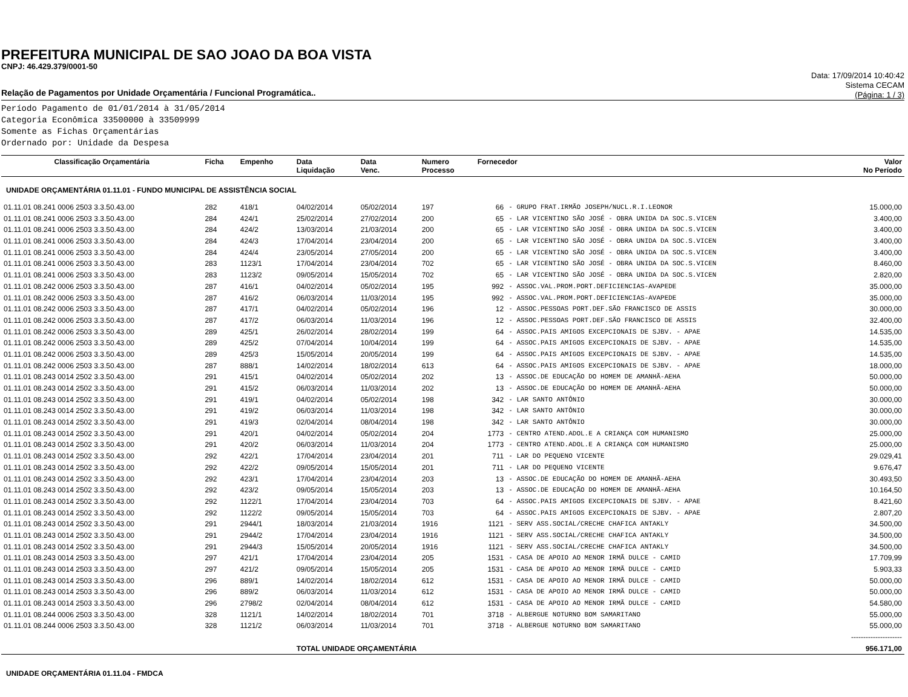PREFEITURA MUNICIPAL DE SAO JOAO DA BOA VISTA
CNPJ: 46.429.379/0001-50
Relação de Pagamentos por Unidade Orçamentária / Funcional Programática..
Data: 17/09/2014 10:40:42
Sistema CECAM
(Página: 1 / 3)
Período Pagamento de 01/01/2014 à 31/05/2014
Categoria Econômica 33500000 à 33509999
Somente as Fichas Orçamentárias
Ordernado por: Unidade da Despesa
| Classificação Orçamentária | Ficha | Empenho | Data Liquidação | Data Venc. | Numero Processo | Fornecedor | | Valor No Período |
| --- | --- | --- | --- | --- | --- | --- | --- | --- |
| UNIDADE ORÇAMENTÁRIA 01.11.01 - FUNDO MUNICIPAL DE ASSISTÊNCIA SOCIAL | | | | | | | | |
| 01.11.01 08.241 0006 2503 3.3.50.43.00 | 282 | 418/1 | 04/02/2014 | 05/02/2014 | 197 | 66 | - GRUPO FRAT.IRMÃO JOSEPH/NUCL.R.I.LEONOR | 15.000,00 |
| 01.11.01 08.241 0006 2503 3.3.50.43.00 | 284 | 424/1 | 25/02/2014 | 27/02/2014 | 200 | 65 | - LAR VICENTINO SÃO JOSÉ - OBRA UNIDA DA SOC.S.VICEN | 3.400,00 |
| 01.11.01 08.241 0006 2503 3.3.50.43.00 | 284 | 424/2 | 13/03/2014 | 21/03/2014 | 200 | 65 | - LAR VICENTINO SÃO JOSÉ - OBRA UNIDA DA SOC.S.VICEN | 3.400,00 |
| 01.11.01 08.241 0006 2503 3.3.50.43.00 | 284 | 424/3 | 17/04/2014 | 23/04/2014 | 200 | 65 | - LAR VICENTINO SÃO JOSÉ - OBRA UNIDA DA SOC.S.VICEN | 3.400,00 |
| 01.11.01 08.241 0006 2503 3.3.50.43.00 | 284 | 424/4 | 23/05/2014 | 27/05/2014 | 200 | 65 | - LAR VICENTINO SÃO JOSÉ - OBRA UNIDA DA SOC.S.VICEN | 3.400,00 |
| 01.11.01 08.241 0006 2503 3.3.50.43.00 | 283 | 1123/1 | 17/04/2014 | 23/04/2014 | 702 | 65 | - LAR VICENTINO SÃO JOSÉ - OBRA UNIDA DA SOC.S.VICEN | 8.460,00 |
| 01.11.01 08.241 0006 2503 3.3.50.43.00 | 283 | 1123/2 | 09/05/2014 | 15/05/2014 | 702 | 65 | - LAR VICENTINO SÃO JOSÉ - OBRA UNIDA DA SOC.S.VICEN | 2.820,00 |
| 01.11.01 08.242 0006 2503 3.3.50.43.00 | 287 | 416/1 | 04/02/2014 | 05/02/2014 | 195 | 992 | - ASSOC.VAL.PROM.PORT.DEFICIENCIAS-AVAPEDE | 35.000,00 |
| 01.11.01 08.242 0006 2503 3.3.50.43.00 | 287 | 416/2 | 06/03/2014 | 11/03/2014 | 195 | 992 | - ASSOC.VAL.PROM.PORT.DEFICIENCIAS-AVAPEDE | 35.000,00 |
| 01.11.01 08.242 0006 2503 3.3.50.43.00 | 287 | 417/1 | 04/02/2014 | 05/02/2014 | 196 | 12 | - ASSOC.PESSOAS PORT.DEF.SÃO FRANCISCO DE ASSIS | 30.000,00 |
| 01.11.01 08.242 0006 2503 3.3.50.43.00 | 287 | 417/2 | 06/03/2014 | 11/03/2014 | 196 | 12 | - ASSOC.PESSOAS PORT.DEF.SÃO FRANCISCO DE ASSIS | 32.400,00 |
| 01.11.01 08.242 0006 2503 3.3.50.43.00 | 289 | 425/1 | 26/02/2014 | 28/02/2014 | 199 | 64 | - ASSOC.PAIS AMIGOS EXCEPCIONAIS DE SJBV. - APAE | 14.535,00 |
| 01.11.01 08.242 0006 2503 3.3.50.43.00 | 289 | 425/2 | 07/04/2014 | 10/04/2014 | 199 | 64 | - ASSOC.PAIS AMIGOS EXCEPCIONAIS DE SJBV. - APAE | 14.535,00 |
| 01.11.01 08.242 0006 2503 3.3.50.43.00 | 289 | 425/3 | 15/05/2014 | 20/05/2014 | 199 | 64 | - ASSOC.PAIS AMIGOS EXCEPCIONAIS DE SJBV. - APAE | 14.535,00 |
| 01.11.01 08.242 0006 2503 3.3.50.43.00 | 287 | 888/1 | 14/02/2014 | 18/02/2014 | 613 | 64 | - ASSOC.PAIS AMIGOS EXCEPCIONAIS DE SJBV. - APAE | 18.000,00 |
| 01.11.01 08.243 0014 2502 3.3.50.43.00 | 291 | 415/1 | 04/02/2014 | 05/02/2014 | 202 | 13 | - ASSOC.DE EDUCAÇÃO DO HOMEM DE AMANHÃ-AEHA | 50.000,00 |
| 01.11.01 08.243 0014 2502 3.3.50.43.00 | 291 | 415/2 | 06/03/2014 | 11/03/2014 | 202 | 13 | - ASSOC.DE EDUCAÇÃO DO HOMEM DE AMANHÃ-AEHA | 50.000,00 |
| 01.11.01 08.243 0014 2502 3.3.50.43.00 | 291 | 419/1 | 04/02/2014 | 05/02/2014 | 198 | 342 | - LAR SANTO ANTÔNIO | 30.000,00 |
| 01.11.01 08.243 0014 2502 3.3.50.43.00 | 291 | 419/2 | 06/03/2014 | 11/03/2014 | 198 | 342 | - LAR SANTO ANTÔNIO | 30.000,00 |
| 01.11.01 08.243 0014 2502 3.3.50.43.00 | 291 | 419/3 | 02/04/2014 | 08/04/2014 | 198 | 342 | - LAR SANTO ANTÔNIO | 30.000,00 |
| 01.11.01 08.243 0014 2502 3.3.50.43.00 | 291 | 420/1 | 04/02/2014 | 05/02/2014 | 204 | 1773 | - CENTRO ATEND.ADOL.E A CRIANÇA COM HUMANISMO | 25.000,00 |
| 01.11.01 08.243 0014 2502 3.3.50.43.00 | 291 | 420/2 | 06/03/2014 | 11/03/2014 | 204 | 1773 | - CENTRO ATEND.ADOL.E A CRIANÇA COM HUMANISMO | 25.000,00 |
| 01.11.01 08.243 0014 2502 3.3.50.43.00 | 292 | 422/1 | 17/04/2014 | 23/04/2014 | 201 | 711 | - LAR DO PEQUENO VICENTE | 29.029,41 |
| 01.11.01 08.243 0014 2502 3.3.50.43.00 | 292 | 422/2 | 09/05/2014 | 15/05/2014 | 201 | 711 | - LAR DO PEQUENO VICENTE | 9.676,47 |
| 01.11.01 08.243 0014 2502 3.3.50.43.00 | 292 | 423/1 | 17/04/2014 | 23/04/2014 | 203 | 13 | - ASSOC.DE EDUCAÇÃO DO HOMEM DE AMANHÃ-AEHA | 30.493,50 |
| 01.11.01 08.243 0014 2502 3.3.50.43.00 | 292 | 423/2 | 09/05/2014 | 15/05/2014 | 203 | 13 | - ASSOC.DE EDUCAÇÃO DO HOMEM DE AMANHÃ-AEHA | 10.164,50 |
| 01.11.01 08.243 0014 2502 3.3.50.43.00 | 292 | 1122/1 | 17/04/2014 | 23/04/2014 | 703 | 64 | - ASSOC.PAIS AMIGOS EXCEPCIONAIS DE SJBV. - APAE | 8.421,60 |
| 01.11.01 08.243 0014 2502 3.3.50.43.00 | 292 | 1122/2 | 09/05/2014 | 15/05/2014 | 703 | 64 | - ASSOC.PAIS AMIGOS EXCEPCIONAIS DE SJBV. - APAE | 2.807,20 |
| 01.11.01 08.243 0014 2502 3.3.50.43.00 | 291 | 2944/1 | 18/03/2014 | 21/03/2014 | 1916 | 1121 | - SERV ASS.SOCIAL/CRECHE CHAFICA ANTAKLY | 34.500,00 |
| 01.11.01 08.243 0014 2502 3.3.50.43.00 | 291 | 2944/2 | 17/04/2014 | 23/04/2014 | 1916 | 1121 | - SERV ASS.SOCIAL/CRECHE CHAFICA ANTAKLY | 34.500,00 |
| 01.11.01 08.243 0014 2502 3.3.50.43.00 | 291 | 2944/3 | 15/05/2014 | 20/05/2014 | 1916 | 1121 | - SERV ASS.SOCIAL/CRECHE CHAFICA ANTAKLY | 34.500,00 |
| 01.11.01 08.243 0014 2503 3.3.50.43.00 | 297 | 421/1 | 17/04/2014 | 23/04/2014 | 205 | 1531 | - CASA DE APOIO AO MENOR IRMÃ DULCE - CAMID | 17.709,99 |
| 01.11.01 08.243 0014 2503 3.3.50.43.00 | 297 | 421/2 | 09/05/2014 | 15/05/2014 | 205 | 1531 | - CASA DE APOIO AO MENOR IRMÃ DULCE - CAMID | 5.903,33 |
| 01.11.01 08.243 0014 2503 3.3.50.43.00 | 296 | 889/1 | 14/02/2014 | 18/02/2014 | 612 | 1531 | - CASA DE APOIO AO MENOR IRMÃ DULCE - CAMID | 50.000,00 |
| 01.11.01 08.243 0014 2503 3.3.50.43.00 | 296 | 889/2 | 06/03/2014 | 11/03/2014 | 612 | 1531 | - CASA DE APOIO AO MENOR IRMÃ DULCE - CAMID | 50.000,00 |
| 01.11.01 08.243 0014 2503 3.3.50.43.00 | 296 | 2798/2 | 02/04/2014 | 08/04/2014 | 612 | 1531 | - CASA DE APOIO AO MENOR IRMÃ DULCE - CAMID | 54.580,00 |
| 01.11.01 08.244 0006 2503 3.3.50.43.00 | 328 | 1121/1 | 14/02/2014 | 18/02/2014 | 701 | 3718 | - ALBERGUE NOTURNO BOM SAMARITANO | 55.000,00 |
| 01.11.01 08.244 0006 2503 3.3.50.43.00 | 328 | 1121/2 | 06/03/2014 | 11/03/2014 | 701 | 3718 | - ALBERGUE NOTURNO BOM SAMARITANO | 55.000,00 |
| | | | | | | | | --------------------- |
| | | | TOTAL UNIDADE ORÇAMENTÁRIA | | | | | 956.171,00 |
| UNIDADE ORÇAMENTÁRIA 01.11.04 - FMDCA | | | | | | | | |